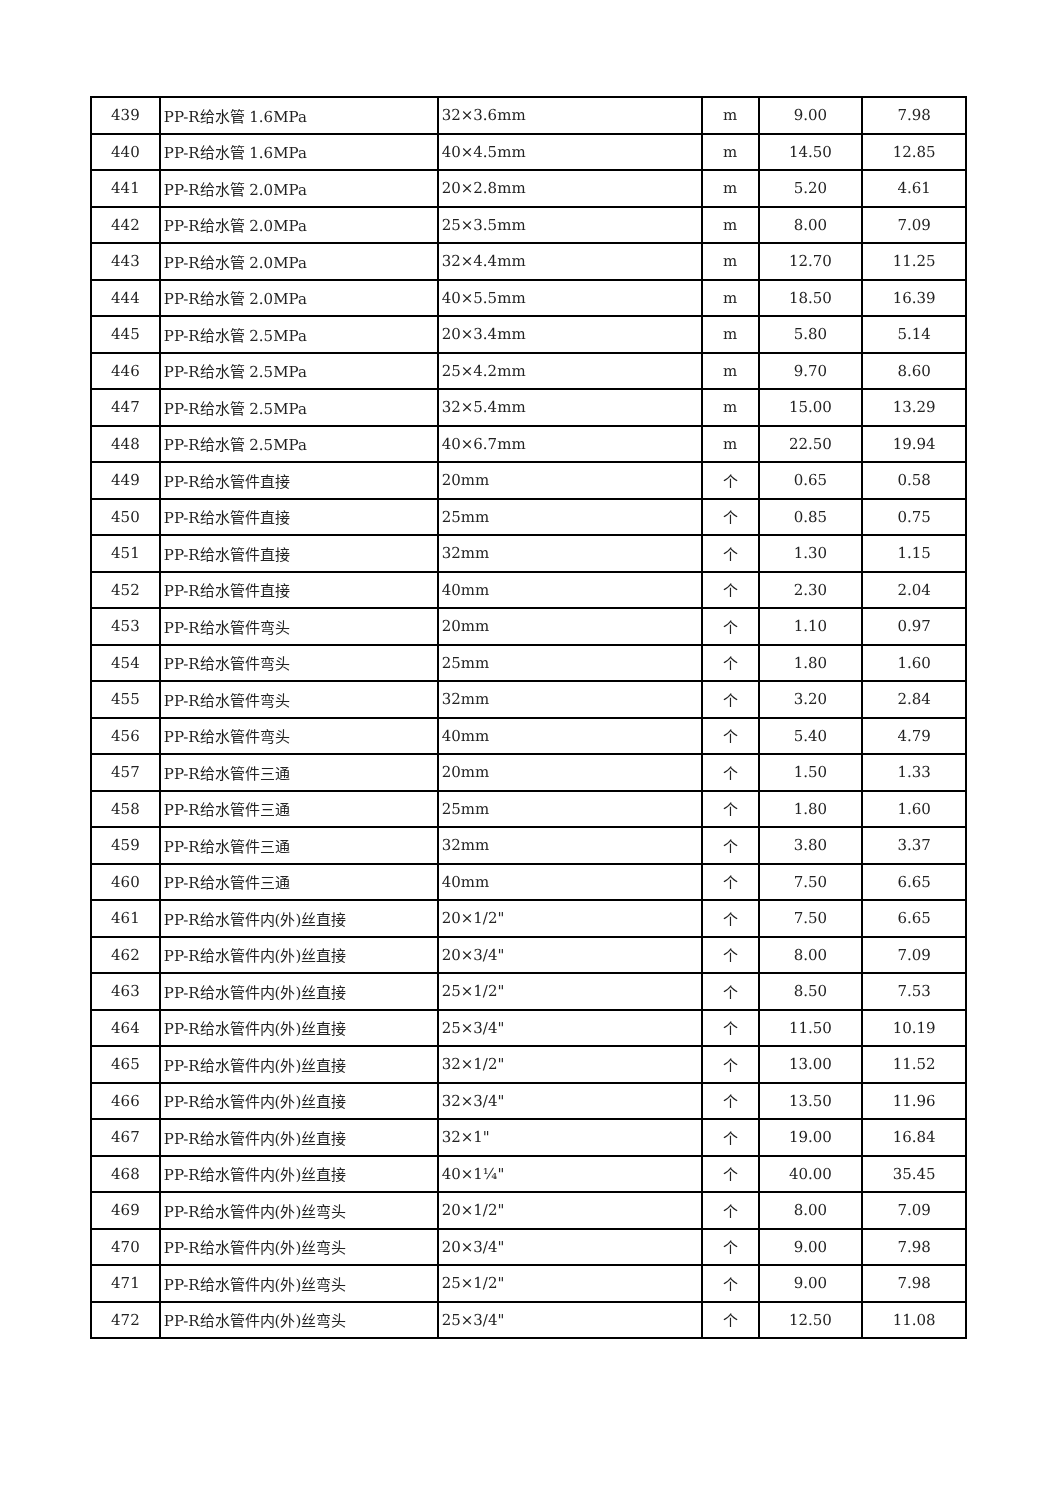| 439 | PP-R给水管 1.6MPa | 32×3.6mm | m | 9.00 | 7.98 |
| 440 | PP-R给水管 1.6MPa | 40×4.5mm | m | 14.50 | 12.85 |
| 441 | PP-R给水管 2.0MPa | 20×2.8mm | m | 5.20 | 4.61 |
| 442 | PP-R给水管 2.0MPa | 25×3.5mm | m | 8.00 | 7.09 |
| 443 | PP-R给水管 2.0MPa | 32×4.4mm | m | 12.70 | 11.25 |
| 444 | PP-R给水管 2.0MPa | 40×5.5mm | m | 18.50 | 16.39 |
| 445 | PP-R给水管 2.5MPa | 20×3.4mm | m | 5.80 | 5.14 |
| 446 | PP-R给水管 2.5MPa | 25×4.2mm | m | 9.70 | 8.60 |
| 447 | PP-R给水管 2.5MPa | 32×5.4mm | m | 15.00 | 13.29 |
| 448 | PP-R给水管 2.5MPa | 40×6.7mm | m | 22.50 | 19.94 |
| 449 | PP-R给水管件直接 | 20mm | 个 | 0.65 | 0.58 |
| 450 | PP-R给水管件直接 | 25mm | 个 | 0.85 | 0.75 |
| 451 | PP-R给水管件直接 | 32mm | 个 | 1.30 | 1.15 |
| 452 | PP-R给水管件直接 | 40mm | 个 | 2.30 | 2.04 |
| 453 | PP-R给水管件弯头 | 20mm | 个 | 1.10 | 0.97 |
| 454 | PP-R给水管件弯头 | 25mm | 个 | 1.80 | 1.60 |
| 455 | PP-R给水管件弯头 | 32mm | 个 | 3.20 | 2.84 |
| 456 | PP-R给水管件弯头 | 40mm | 个 | 5.40 | 4.79 |
| 457 | PP-R给水管件三通 | 20mm | 个 | 1.50 | 1.33 |
| 458 | PP-R给水管件三通 | 25mm | 个 | 1.80 | 1.60 |
| 459 | PP-R给水管件三通 | 32mm | 个 | 3.80 | 3.37 |
| 460 | PP-R给水管件三通 | 40mm | 个 | 7.50 | 6.65 |
| 461 | PP-R给水管件内(外)丝直接 | 20×1/2" | 个 | 7.50 | 6.65 |
| 462 | PP-R给水管件内(外)丝直接 | 20×3/4" | 个 | 8.00 | 7.09 |
| 463 | PP-R给水管件内(外)丝直接 | 25×1/2" | 个 | 8.50 | 7.53 |
| 464 | PP-R给水管件内(外)丝直接 | 25×3/4" | 个 | 11.50 | 10.19 |
| 465 | PP-R给水管件内(外)丝直接 | 32×1/2" | 个 | 13.00 | 11.52 |
| 466 | PP-R给水管件内(外)丝直接 | 32×3/4" | 个 | 13.50 | 11.96 |
| 467 | PP-R给水管件内(外)丝直接 | 32×1" | 个 | 19.00 | 16.84 |
| 468 | PP-R给水管件内(外)丝直接 | 40×1¼" | 个 | 40.00 | 35.45 |
| 469 | PP-R给水管件内(外)丝弯头 | 20×1/2" | 个 | 8.00 | 7.09 |
| 470 | PP-R给水管件内(外)丝弯头 | 20×3/4" | 个 | 9.00 | 7.98 |
| 471 | PP-R给水管件内(外)丝弯头 | 25×1/2" | 个 | 9.00 | 7.98 |
| 472 | PP-R给水管件内(外)丝弯头 | 25×3/4" | 个 | 12.50 | 11.08 |